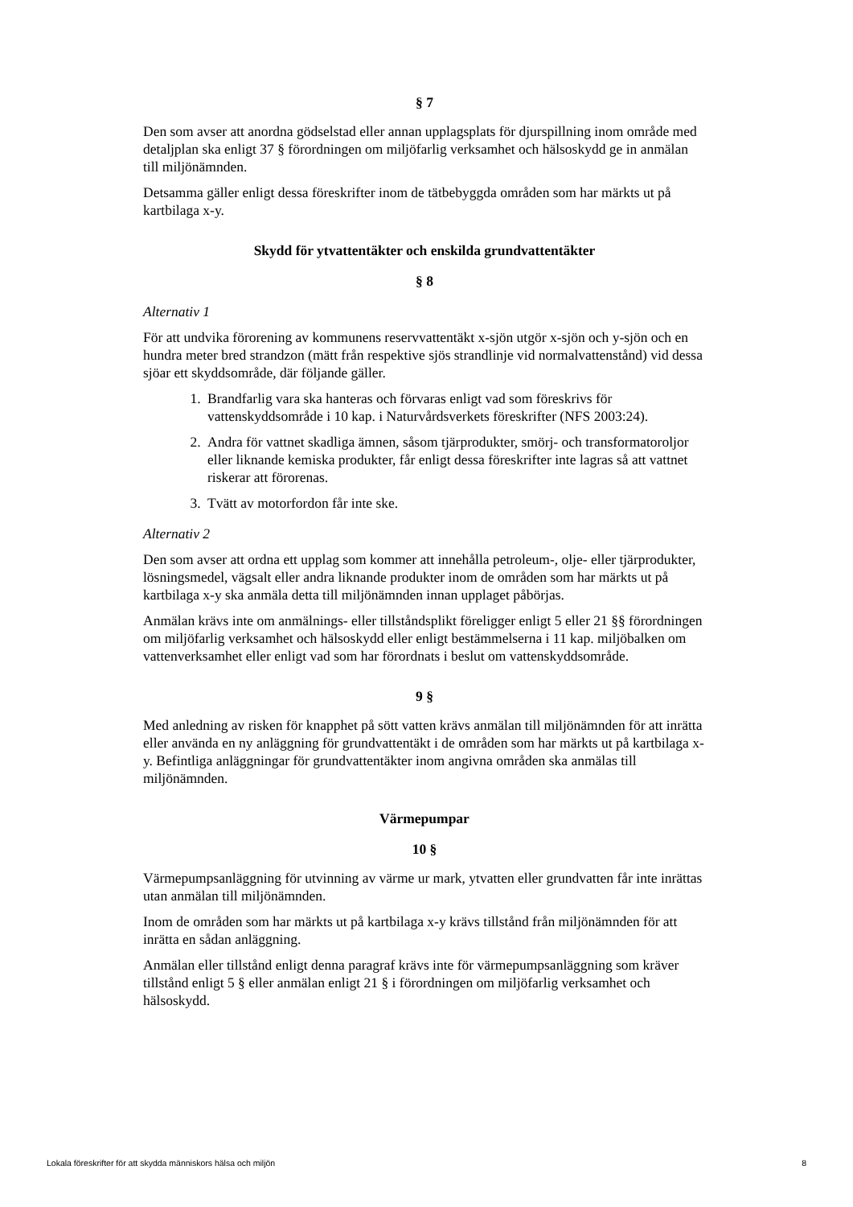§ 7
Den som avser att anordna gödselstad eller annan upplagsplats för djurspillning inom område med detaljplan ska enligt 37 § förordningen om miljöfarlig verksamhet och hälsoskydd ge in anmälan till miljönämnden.
Detsamma gäller enligt dessa föreskrifter inom de tätbebyggda områden som har märkts ut på kartbilaga x-y.
Skydd för ytvattentäkter och enskilda grundvattentäkter
§ 8
Alternativ 1
För att undvika förorening av kommunens reservvattentäkt x-sjön utgör x-sjön och y-sjön och en hundra meter bred strandzon (mätt från respektive sjös strandlinje vid normalvattenstånd) vid dessa sjöar ett skyddsområde, där följande gäller.
1. Brandfarlig vara ska hanteras och förvaras enligt vad som föreskrivs för vattenskyddsområde i 10 kap. i Naturvårdsverkets föreskrifter (NFS 2003:24).
2. Andra för vattnet skadliga ämnen, såsom tjärprodukter, smörj- och transformatoroljor eller liknande kemiska produkter, får enligt dessa föreskrifter inte lagras så att vattnet riskerar att förorenas.
3. Tvätt av motorfordon får inte ske.
Alternativ 2
Den som avser att ordna ett upplag som kommer att innehålla petroleum-, olje- eller tjärprodukter, lösningsmedel, vägsalt eller andra liknande produkter inom de områden som har märkts ut på kartbilaga x-y ska anmäla detta till miljönämnden innan upplaget påbörjas.
Anmälan krävs inte om anmälnings- eller tillståndsplikt föreligger enligt 5 eller 21 §§ förordningen om miljöfarlig verksamhet och hälsoskydd eller enligt bestämmelserna i 11 kap. miljöbalken om vattenverksamhet eller enligt vad som har förordnats i beslut om vattenskyddsområde.
9 §
Med anledning av risken för knapphet på sött vatten krävs anmälan till miljönämnden för att inrätta eller använda en ny anläggning för grundvattentäkt i de områden som har märkts ut på kartbilaga x-y. Befintliga anläggningar för grundvattentäkter inom angivna områden ska anmälas till miljönämnden.
Värmepumpar
10 §
Värmepumpsanläggning för utvinning av värme ur mark, ytvatten eller grundvatten får inte inrättas utan anmälan till miljönämnden.
Inom de områden som har märkts ut på kartbilaga x-y krävs tillstånd från miljönämnden för att inrätta en sådan anläggning.
Anmälan eller tillstånd enligt denna paragraf krävs inte för värmepumpsanläggning som kräver tillstånd enligt 5 § eller anmälan enligt 21 § i förordningen om miljöfarlig verksamhet och hälsoskydd.
Lokala föreskrifter för att skydda människors hälsa och miljön 8